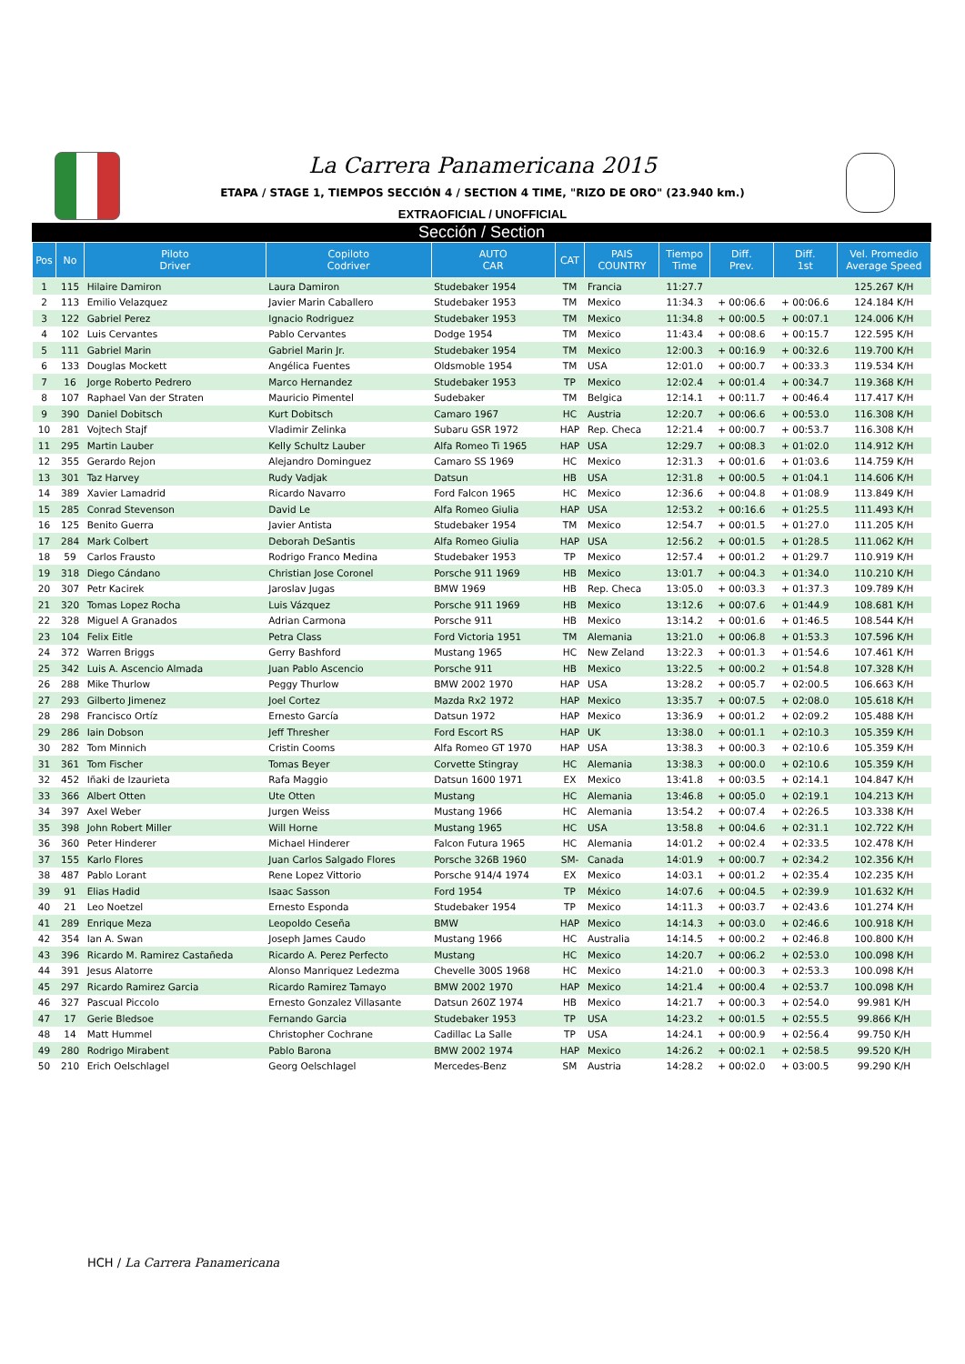La Carrera Panamericana 2015
ETAPA / STAGE 1, TIEMPOS SECCIÓN 4 / SECTION 4 TIME, "RIZO DE ORO" (23.940 km.)
EXTRAOFICIAL / UNOFFICIAL
Sección / Section
| Pos | No | Piloto Driver | Copiloto Codriver | AUTO CAR | CAT | PAIS COUNTRY | Tiempo Time | Diff. Prev. | Diff. 1st | Vel. Promedio Average Speed |
| --- | --- | --- | --- | --- | --- | --- | --- | --- | --- | --- |
| 1 | 115 | Hilaire Damiron | Laura Damiron | Studebaker 1954 | TM | Francia | 11:27.7 | | | 125.267 K/H |
| 2 | 113 | Emilio Velazquez | Javier Marin Caballero | Studebaker 1953 | TM | Mexico | 11:34.3 | + 00:06.6 | + 00:06.6 | 124.184 K/H |
| 3 | 122 | Gabriel Perez | Ignacio Rodriguez | Studebaker 1953 | TM | Mexico | 11:34.8 | + 00:00.5 | + 00:07.1 | 124.006 K/H |
| 4 | 102 | Luis Cervantes | Pablo Cervantes | Dodge 1954 | TM | Mexico | 11:43.4 | + 00:08.6 | + 00:15.7 | 122.595 K/H |
| 5 | 111 | Gabriel Marin | Gabriel Marin Jr. | Studebaker 1954 | TM | Mexico | 12:00.3 | + 00:16.9 | + 00:32.6 | 119.700 K/H |
| 6 | 133 | Douglas Mockett | Angélica Fuentes | Oldsmoble 1954 | TM | USA | 12:01.0 | + 00:00.7 | + 00:33.3 | 119.534 K/H |
| 7 | 16 | Jorge Roberto Pedrero | Marco Hernandez | Studebaker 1953 | TP | Mexico | 12:02.4 | + 00:01.4 | + 00:34.7 | 119.368 K/H |
| 8 | 107 | Raphael Van der Straten | Mauricio Pimentel | Sudebaker | TM | Belgica | 12:14.1 | + 00:11.7 | + 00:46.4 | 117.417 K/H |
| 9 | 390 | Daniel Dobitsch | Kurt Dobitsch | Camaro 1967 | HC | Austria | 12:20.7 | + 00:06.6 | + 00:53.0 | 116.308 K/H |
| 10 | 281 | Vojtech Stajf | Vladimir Zelinka | Subaru GSR 1972 | HAP | Rep. Checa | 12:21.4 | + 00:00.7 | + 00:53.7 | 116.308 K/H |
| 11 | 295 | Martin Lauber | Kelly Schultz Lauber | Alfa Romeo Ti 1965 | HAP | USA | 12:29.7 | + 00:08.3 | + 01:02.0 | 114.912 K/H |
| 12 | 355 | Gerardo Rejon | Alejandro Dominguez | Camaro SS 1969 | HC | Mexico | 12:31.3 | + 00:01.6 | + 01:03.6 | 114.759 K/H |
| 13 | 301 | Taz Harvey | Rudy Vadjak | Datsun | HB | USA | 12:31.8 | + 00:00.5 | + 01:04.1 | 114.606 K/H |
| 14 | 389 | Xavier Lamadrid | Ricardo Navarro | Ford Falcon 1965 | HC | Mexico | 12:36.6 | + 00:04.8 | + 01:08.9 | 113.849 K/H |
| 15 | 285 | Conrad Stevenson | David Le | Alfa Romeo Giulia | HAP | USA | 12:53.2 | + 00:16.6 | + 01:25.5 | 111.493 K/H |
| 16 | 125 | Benito Guerra | Javier Antista | Studebaker 1954 | TM | Mexico | 12:54.7 | + 00:01.5 | + 01:27.0 | 111.205 K/H |
| 17 | 284 | Mark Colbert | Deborah DeSantis | Alfa Romeo Giulia | HAP | USA | 12:56.2 | + 00:01.5 | + 01:28.5 | 111.062 K/H |
| 18 | 59 | Carlos Frausto | Rodrigo Franco Medina | Studebaker 1953 | TP | Mexico | 12:57.4 | + 00:01.2 | + 01:29.7 | 110.919 K/H |
| 19 | 318 | Diego Cándano | Christian Jose Coronel | Porsche 911 1969 | HB | Mexico | 13:01.7 | + 00:04.3 | + 01:34.0 | 110.210 K/H |
| 20 | 307 | Petr Kacirek | Jaroslav Jugas | BMW 1969 | HB | Rep. Checa | 13:05.0 | + 00:03.3 | + 01:37.3 | 109.789 K/H |
| 21 | 320 | Tomas Lopez Rocha | Luis Vázquez | Porsche 911 1969 | HB | Mexico | 13:12.6 | + 00:07.6 | + 01:44.9 | 108.681 K/H |
| 22 | 328 | Miguel A Granados | Adrian Carmona | Porsche 911 | HB | Mexico | 13:14.2 | + 00:01.6 | + 01:46.5 | 108.544 K/H |
| 23 | 104 | Felix Eitle | Petra Class | Ford Victoria 1951 | TM | Alemania | 13:21.0 | + 00:06.8 | + 01:53.3 | 107.596 K/H |
| 24 | 372 | Warren Briggs | Gerry Bashford | Mustang 1965 | HC | New Zeland | 13:22.3 | + 00:01.3 | + 01:54.6 | 107.461 K/H |
| 25 | 342 | Luis A. Ascencio Almada | Juan Pablo Ascencio | Porsche 911 | HB | Mexico | 13:22.5 | + 00:00.2 | + 01:54.8 | 107.328 K/H |
| 26 | 288 | Mike Thurlow | Peggy Thurlow | BMW 2002 1970 | HAP | USA | 13:28.2 | + 00:05.7 | + 02:00.5 | 106.663 K/H |
| 27 | 293 | Gilberto Jimenez | Joel Cortez | Mazda Rx2 1972 | HAP | Mexico | 13:35.7 | + 00:07.5 | + 02:08.0 | 105.618 K/H |
| 28 | 298 | Francisco Ortíz | Ernesto García | Datsun 1972 | HAP | Mexico | 13:36.9 | + 00:01.2 | + 02:09.2 | 105.488 K/H |
| 29 | 286 | Iain Dobson | Jeff Thresher | Ford Escort RS | HAP | UK | 13:38.0 | + 00:01.1 | + 02:10.3 | 105.359 K/H |
| 30 | 282 | Tom Minnich | Cristin Cooms | Alfa Romeo GT 1970 | HAP | USA | 13:38.3 | + 00:00.3 | + 02:10.6 | 105.359 K/H |
| 31 | 361 | Tom Fischer | Tomas Beyer | Corvette Stingray | HC | Alemania | 13:38.3 | + 00:00.0 | + 02:10.6 | 105.359 K/H |
| 32 | 452 | Iñaki de Izaurieta | Rafa Maggio | Datsun 1600 1971 | EX | Mexico | 13:41.8 | + 00:03.5 | + 02:14.1 | 104.847 K/H |
| 33 | 366 | Albert Otten | Ute Otten | Mustang | HC | Alemania | 13:46.8 | + 00:05.0 | + 02:19.1 | 104.213 K/H |
| 34 | 397 | Axel Weber | Jurgen Weiss | Mustang 1966 | HC | Alemania | 13:54.2 | + 00:07.4 | + 02:26.5 | 103.338 K/H |
| 35 | 398 | John Robert Miller | Will Horne | Mustang 1965 | HC | USA | 13:58.8 | + 00:04.6 | + 02:31.1 | 102.722 K/H |
| 36 | 360 | Peter Hinderer | Michael Hinderer | Falcon Futura 1965 | HC | Alemania | 14:01.2 | + 00:02.4 | + 02:33.5 | 102.478 K/H |
| 37 | 155 | Karlo Flores | Juan Carlos Salgado Flores | Porsche 326B 1960 | SM- | Canada | 14:01.9 | + 00:00.7 | + 02:34.2 | 102.356 K/H |
| 38 | 487 | Pablo Lorant | Rene Lopez Vittorio | Porsche 914/4 1974 | EX | Mexico | 14:03.1 | + 00:01.2 | + 02:35.4 | 102.235 K/H |
| 39 | 91 | Elias Hadid | Isaac Sasson | Ford 1954 | TP | México | 14:07.6 | + 00:04.5 | + 02:39.9 | 101.632 K/H |
| 40 | 21 | Leo Noetzel | Ernesto Esponda | Studebaker 1954 | TP | Mexico | 14:11.3 | + 00:03.7 | + 02:43.6 | 101.274 K/H |
| 41 | 289 | Enrique Meza | Leopoldo Ceseña | BMW | HAP | Mexico | 14:14.3 | + 00:03.0 | + 02:46.6 | 100.918 K/H |
| 42 | 354 | Ian A. Swan | Joseph James Caudo | Mustang 1966 | HC | Australia | 14:14.5 | + 00:00.2 | + 02:46.8 | 100.800 K/H |
| 43 | 396 | Ricardo M. Ramirez Castañeda | Ricardo A. Perez Perfecto | Mustang | HC | Mexico | 14:20.7 | + 00:06.2 | + 02:53.0 | 100.098 K/H |
| 44 | 391 | Jesus Alatorre | Alonso Manriquez Ledezma | Chevelle 300S 1968 | HC | Mexico | 14:21.0 | + 00:00.3 | + 02:53.3 | 100.098 K/H |
| 45 | 297 | Ricardo Ramirez Garcia | Ricardo Ramirez Tamayo | BMW 2002 1970 | HAP | Mexico | 14:21.4 | + 00:00.4 | + 02:53.7 | 100.098 K/H |
| 46 | 327 | Pascual Piccolo | Ernesto Gonzalez Villasante | Datsun 260Z 1974 | HB | Mexico | 14:21.7 | + 00:00.3 | + 02:54.0 | 99.981 K/H |
| 47 | 17 | Gerie Bledsoe | Fernando Garcia | Studebaker 1953 | TP | USA | 14:23.2 | + 00:01.5 | + 02:55.5 | 99.866 K/H |
| 48 | 14 | Matt Hummel | Christopher Cochrane | Cadillac La Salle | TP | USA | 14:24.1 | + 00:00.9 | + 02:56.4 | 99.750 K/H |
| 49 | 280 | Rodrigo Mirabent | Pablo Barona | BMW 2002 1974 | HAP | Mexico | 14:26.2 | + 00:02.1 | + 02:58.5 | 99.520 K/H |
| 50 | 210 | Erich Oelschlagel | Georg Oelschlagel | Mercedes-Benz | SM | Austria | 14:28.2 | + 00:02.0 | + 03:00.5 | 99.290 K/H |
HCH / La Carrera Panamericana